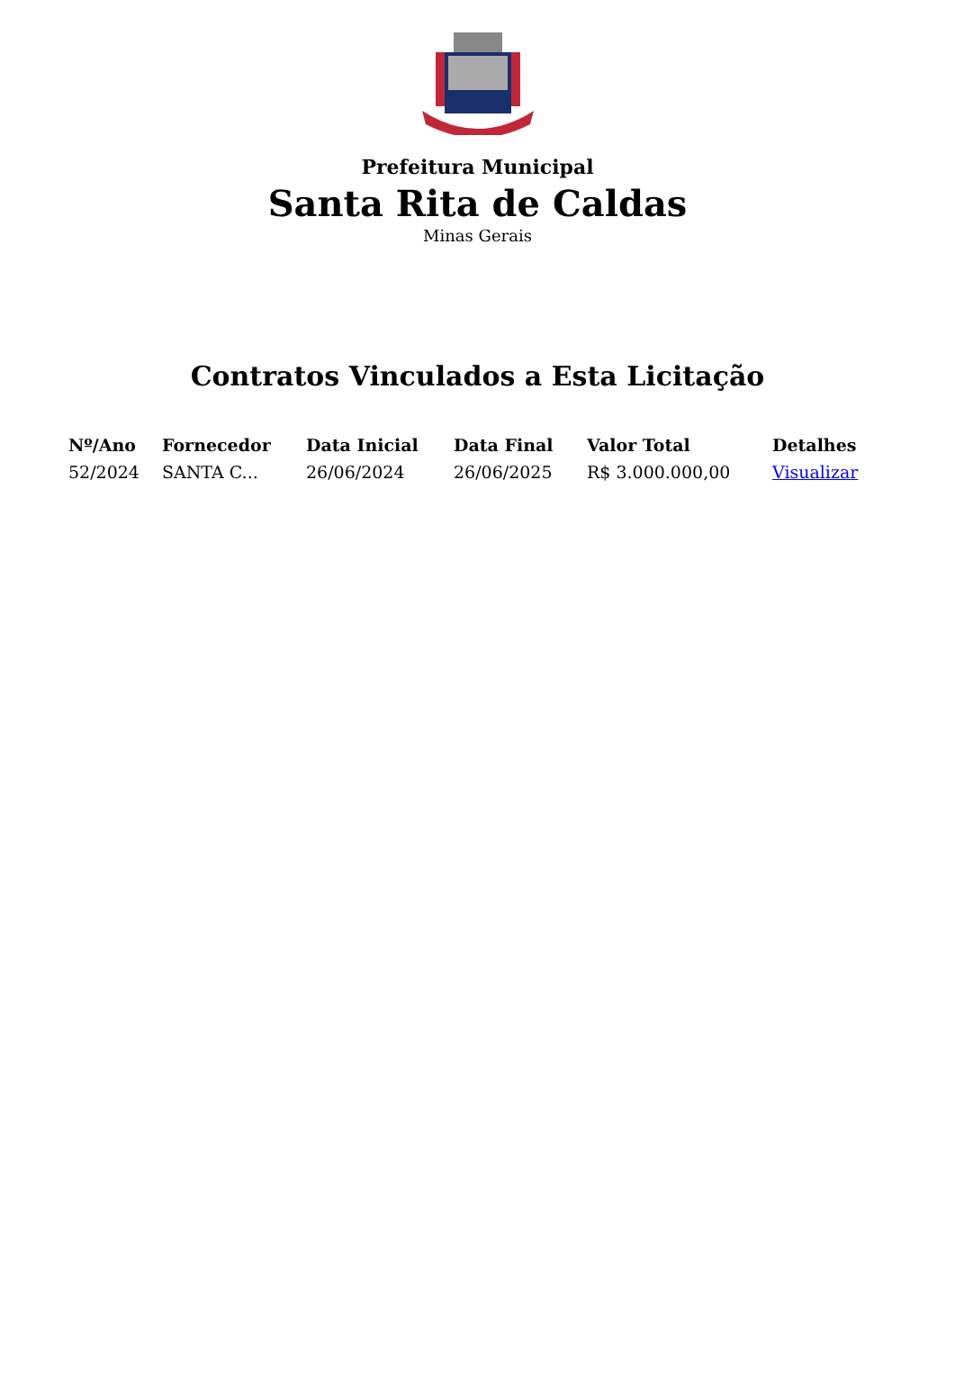Prefeitura Municipal
Santa Rita de Caldas
Minas Gerais
Contratos Vinculados a Esta Licitação
| Nº/Ano | Fornecedor | Data Inicial | Data Final | Valor Total | Detalhes |
| --- | --- | --- | --- | --- | --- |
| 52/2024 | SANTA C... | 26/06/2024 | 26/06/2025 | R$ 3.000.000,00 | Visualizar |